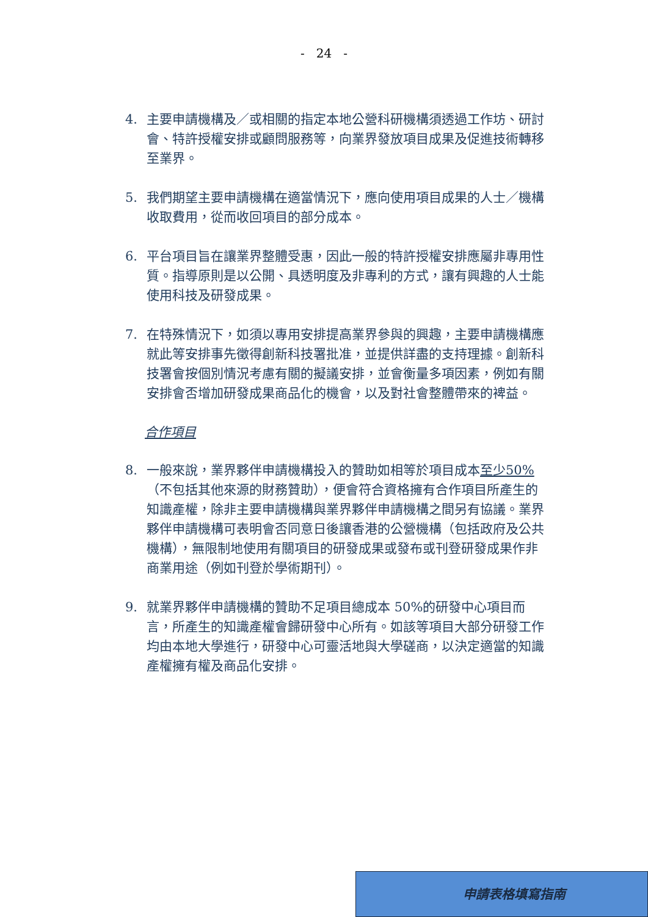- 24 -
4. 主要申請機構及／或相關的指定本地公營科研機構須透過工作坊、研討會、特許授權安排或顧問服務等，向業界發放項目成果及促進技術轉移至業界。
5. 我們期望主要申請機構在適當情況下，應向使用項目成果的人士／機構收取費用，從而收回項目的部分成本。
6. 平台項目旨在讓業界整體受惠，因此一般的特許授權安排應屬非專用性質。指導原則是以公開、具透明度及非專利的方式，讓有興趣的人士能使用科技及研發成果。
7. 在特殊情況下，如須以專用安排提高業界參與的興趣，主要申請機構應就此等安排事先徵得創新科技署批准，並提供詳盡的支持理據。創新科技署會按個別情況考慮有關的擬議安排，並會衡量多項因素，例如有關安排會否增加研發成果商品化的機會，以及對社會整體帶來的裨益。
合作項目
8. 一般來說，業界夥伴申請機構投入的贊助如相等於項目成本至少50%（不包括其他來源的財務贊助），便會符合資格擁有合作項目所產生的知識產權，除非主要申請機構與業界夥伴申請機構之間另有協議。業界夥伴申請機構可表明會否同意日後讓香港的公營機構（包括政府及公共機構），無限制地使用有關項目的研發成果或發布或刊登研發成果作非商業用途（例如刊登於學術期刊）。
9. 就業界夥伴申請機構的贊助不足項目總成本 50%的研發中心項目而言，所產生的知識產權會歸研發中心所有。如該等項目大部分研發工作均由本地大學進行，研發中心可靈活地與大學磋商，以決定適當的知識產權擁有權及商品化安排。
申請表格填寫指南